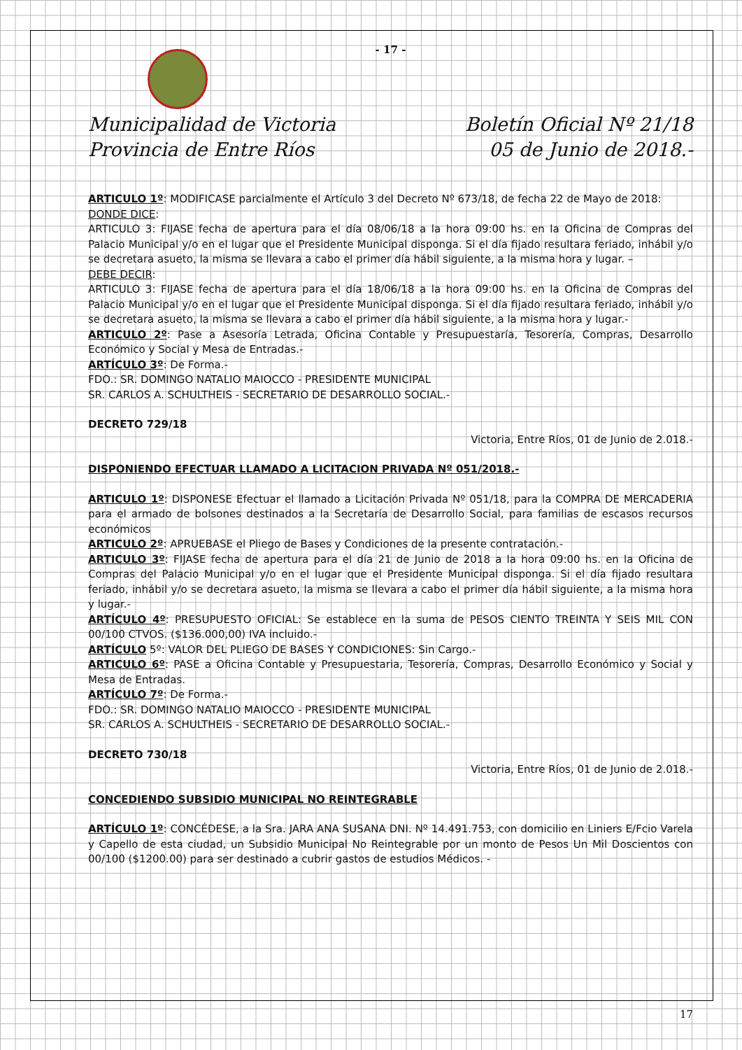- 17 -
Municipalidad de Victoria
Provincia de Entre Ríos
Boletín Oficial Nº 21/18
05 de Junio de 2018.-
ARTICULO 1º: MODIFICASE parcialmente el Artículo 3 del Decreto Nº 673/18, de fecha 22 de Mayo de 2018:
DONDE DICE:
ARTICULO 3: FIJASE fecha de apertura para el día 08/06/18 a la hora 09:00 hs. en la Oficina de Compras del Palacio Municipal y/o en el lugar que el Presidente Municipal disponga. Si el día fijado resultara feriado, inhábil y/o se decretara asueto, la misma se llevara a cabo el primer día hábil siguiente, a la misma hora y lugar. –
DEBE DECIR:
ARTICULO 3: FIJASE fecha de apertura para el día 18/06/18 a la hora 09:00 hs. en la Oficina de Compras del Palacio Municipal y/o en el lugar que el Presidente Municipal disponga. Si el día fijado resultara feriado, inhábil y/o se decretara asueto, la misma se llevara a cabo el primer día hábil siguiente, a la misma hora y lugar.-
ARTICULO 2º: Pase a Asesoría Letrada, Oficina Contable y Presupuestaría, Tesorería, Compras, Desarrollo Económico y Social y Mesa de Entradas.-
ARTÍCULO 3º: De Forma.-
FDO.: SR. DOMINGO NATALIO MAIOCCO - PRESIDENTE MUNICIPAL
SR. CARLOS A. SCHULTHEIS - SECRETARIO DE DESARROLLO SOCIAL.-
DECRETO 729/18
Victoria, Entre Ríos, 01 de Junio de 2.018.-
DISPONIENDO EFECTUAR LLAMADO A LICITACION PRIVADA Nº 051/2018.-
ARTICULO 1º: DISPONESE Efectuar el llamado a Licitación Privada Nº 051/18, para la COMPRA DE MERCADERIA para el armado de bolsones destinados a la Secretaría de Desarrollo Social, para familias de escasos recursos económicos
ARTICULO 2º: APRUEBASE el Pliego de Bases y Condiciones de la presente contratación.-
ARTICULO 3º: FIJASE fecha de apertura para el día 21 de Junio de 2018 a la hora 09:00 hs. en la Oficina de Compras del Palacio Municipal y/o en el lugar que el Presidente Municipal disponga. Si el día fijado resultara feriado, inhábil y/o se decretara asueto, la misma se llevara a cabo el primer día hábil siguiente, a la misma hora y lugar.-
ARTÍCULO 4º: PRESUPUESTO OFICIAL: Se establece en la suma de PESOS CIENTO TREINTA Y SEIS MIL CON 00/100 CTVOS. ($136.000,00) IVA incluido.-
ARTÍCULO 5º: VALOR DEL PLIEGO DE BASES Y CONDICIONES: Sin Cargo.-
ARTICULO 6º: PASE a Oficina Contable y Presupuestaria, Tesorería, Compras, Desarrollo Económico y Social y Mesa de Entradas.
ARTÍCULO 7º: De Forma.-
FDO.: SR. DOMINGO NATALIO MAIOCCO - PRESIDENTE MUNICIPAL
SR. CARLOS A. SCHULTHEIS - SECRETARIO DE DESARROLLO SOCIAL.-
DECRETO 730/18
Victoria, Entre Ríos, 01 de Junio de 2.018.-
CONCEDIENDO SUBSIDIO MUNICIPAL NO REINTEGRABLE
ARTÍCULO 1º: CONCÉDESE, a la Sra. JARA ANA SUSANA DNI. Nº 14.491.753, con domicilio en Liniers E/Fcio Varela y Capello de esta ciudad, un Subsidio Municipal No Reintegrable por un monto de Pesos Un Mil Doscientos con 00/100 ($1200.00) para ser destinado a cubrir gastos de estudios Médicos. -
17